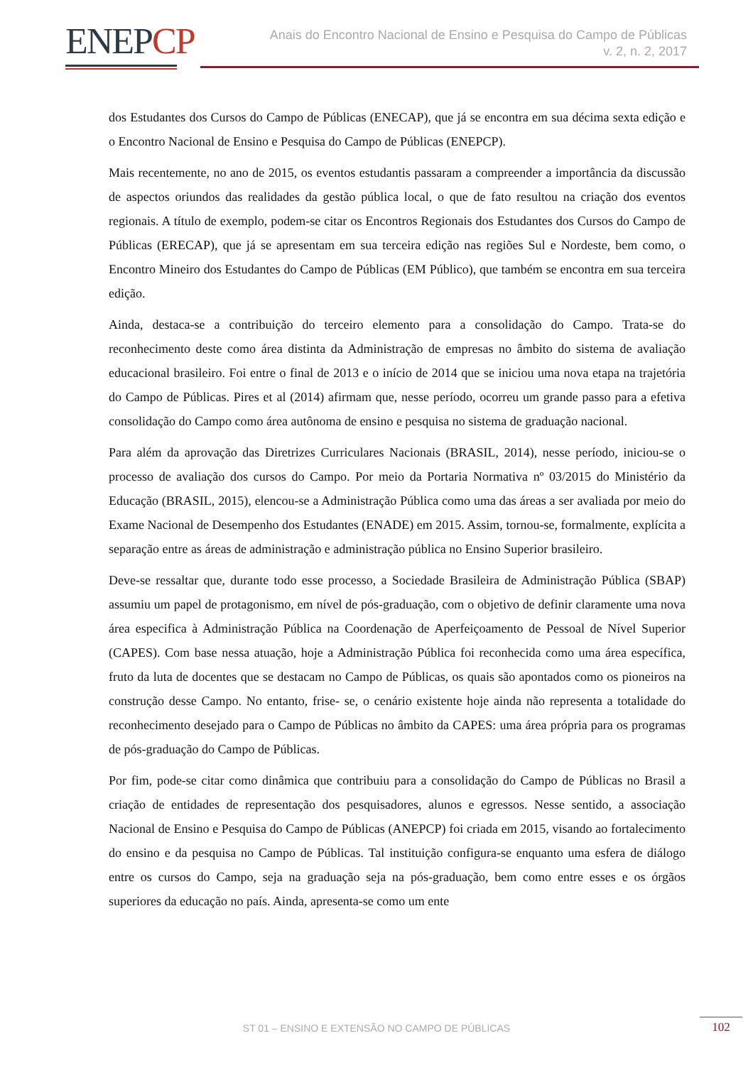ENEPCP
Anais do Encontro Nacional de Ensino e Pesquisa do Campo de Públicas
v. 2, n. 2, 2017
dos Estudantes dos Cursos do Campo de Públicas (ENECAP), que já se encontra em sua décima sexta edição e o Encontro Nacional de Ensino e Pesquisa do Campo de Públicas (ENEPCP).
Mais recentemente, no ano de 2015, os eventos estudantis passaram a compreender a importância da discussão de aspectos oriundos das realidades da gestão pública local, o que de fato resultou na criação dos eventos regionais. A título de exemplo, podem-se citar os Encontros Regionais dos Estudantes dos Cursos do Campo de Públicas (ERECAP), que já se apresentam em sua terceira edição nas regiões Sul e Nordeste, bem como, o Encontro Mineiro dos Estudantes do Campo de Públicas (EM Público), que também se encontra em sua terceira edição.
Ainda, destaca-se a contribuição do terceiro elemento para a consolidação do Campo. Trata-se do reconhecimento deste como área distinta da Administração de empresas no âmbito do sistema de avaliação educacional brasileiro. Foi entre o final de 2013 e o início de 2014 que se iniciou uma nova etapa na trajetória do Campo de Públicas. Pires et al (2014) afirmam que, nesse período, ocorreu um grande passo para a efetiva consolidação do Campo como área autônoma de ensino e pesquisa no sistema de graduação nacional.
Para além da aprovação das Diretrizes Curriculares Nacionais (BRASIL, 2014), nesse período, iniciou-se o processo de avaliação dos cursos do Campo. Por meio da Portaria Normativa nº 03/2015 do Ministério da Educação (BRASIL, 2015), elencou-se a Administração Pública como uma das áreas a ser avaliada por meio do Exame Nacional de Desempenho dos Estudantes (ENADE) em 2015. Assim, tornou-se, formalmente, explícita a separação entre as áreas de administração e administração pública no Ensino Superior brasileiro.
Deve-se ressaltar que, durante todo esse processo, a Sociedade Brasileira de Administração Pública (SBAP) assumiu um papel de protagonismo, em nível de pós-graduação, com o objetivo de definir claramente uma nova área especifica à Administração Pública na Coordenação de Aperfeiçoamento de Pessoal de Nível Superior (CAPES). Com base nessa atuação, hoje a Administração Pública foi reconhecida como uma área específica, fruto da luta de docentes que se destacam no Campo de Públicas, os quais são apontados como os pioneiros na construção desse Campo. No entanto, frise- se, o cenário existente hoje ainda não representa a totalidade do reconhecimento desejado para o Campo de Públicas no âmbito da CAPES: uma área própria para os programas de pós-graduação do Campo de Públicas.
Por fim, pode-se citar como dinâmica que contribuiu para a consolidação do Campo de Públicas no Brasil a criação de entidades de representação dos pesquisadores, alunos e egressos. Nesse sentido, a associação Nacional de Ensino e Pesquisa do Campo de Públicas (ANEPCP) foi criada em 2015, visando ao fortalecimento do ensino e da pesquisa no Campo de Públicas. Tal instituição configura-se enquanto uma esfera de diálogo entre os cursos do Campo, seja na graduação seja na pós-graduação, bem como entre esses e os órgãos superiores da educação no país. Ainda, apresenta-se como um ente
ST 01 – ENSINO E EXTENSÃO NO CAMPO DE PÚBLICAS 102